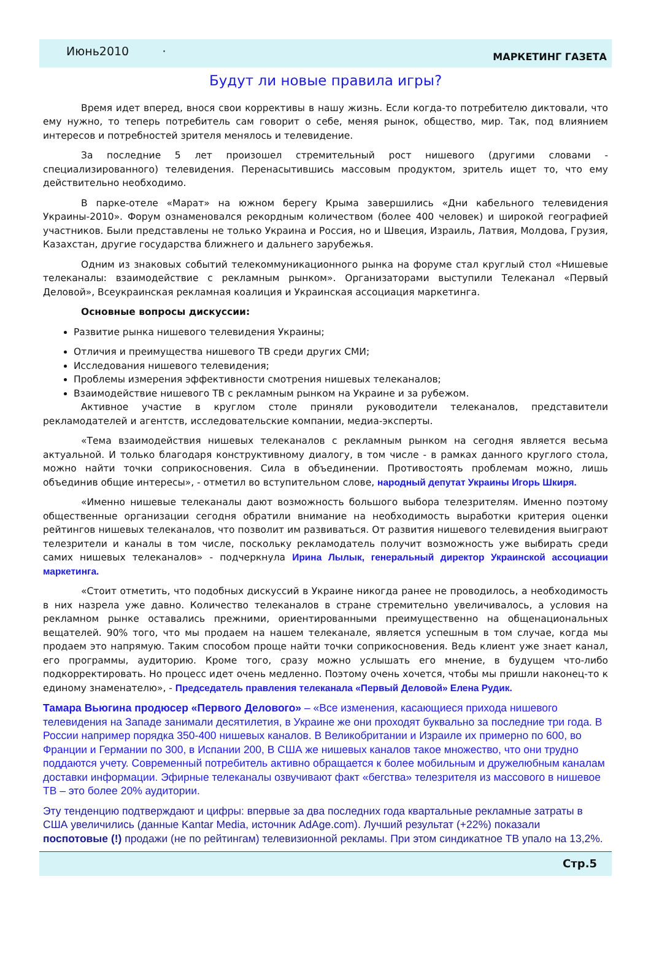Июнь2010 · МАРКЕТИНГ ГАЗЕТА
Будут ли новые правила игры?
Время идет вперед, внося свои коррективы в нашу жизнь. Если когда-то потребителю диктовали, что ему нужно, то теперь потребитель сам говорит о себе, меняя рынок, общество, мир. Так, под влиянием интересов и потребностей зрителя менялось и телевидение.
За последние 5 лет произошел стремительный рост нишевого (другими словами - специализированного) телевидения. Перенасытившись массовым продуктом, зритель ищет то, что ему действительно необходимо.
В парке-отеле «Марат» на южном берегу Крыма завершились «Дни кабельного телевидения Украины-2010». Форум ознаменовался рекордным количеством (более 400 человек) и широкой географией участников. Были представлены не только Украина и Россия, но и Швеция, Израиль, Латвия, Молдова, Грузия, Казахстан, другие государства ближнего и дальнего зарубежья.
Одним из знаковых событий телекоммуникационного рынка на форуме стал круглый стол «Нишевые телеканалы: взаимодействие с рекламным рынком». Организаторами выступили Телеканал «Первый Деловой», Всеукраинская рекламная коалиция и Украинская ассоциация маркетинга.
Основные вопросы дискуссии:
Развитие рынка нишевого телевидения Украины;
Отличия и преимущества нишевого ТВ среди других СМИ;
Исследования нишевого телевидения;
Проблемы измерения эффективности смотрения нишевых телеканалов;
Взаимодействие нишевого ТВ с рекламным рынком на Украине и за рубежом.
Активное участие в круглом столе приняли руководители телеканалов, представители рекламодателей и агентств, исследовательские компании, медиа-эксперты.
«Тема взаимодействия нишевых телеканалов с рекламным рынком на сегодня является весьма актуальной. И только благодаря конструктивному диалогу, в том числе - в рамках данного круглого стола, можно найти точки соприкосновения. Сила в объединении. Противостоять проблемам можно, лишь объединив общие интересы», - отметил во вступительном слове, народный депутат Украины Игорь Шкиря.
«Именно нишевые телеканалы дают возможность большого выбора телезрителям. Именно поэтому общественные организации сегодня обратили внимание на необходимость выработки критерия оценки рейтингов нишевых телеканалов, что позволит им развиваться. От развития нишевого телевидения выиграют телезрители и каналы в том числе, поскольку рекламодатель получит возможность уже выбирать среди самих нишевых телеканалов» - подчеркнула Ирина Лылык, генеральный директор Украинской ассоциации маркетинга.
«Стоит отметить, что подобных дискуссий в Украине никогда ранее не проводилось, а необходимость в них назрела уже давно. Количество телеканалов в стране стремительно увеличивалось, а условия на рекламном рынке оставались прежними, ориентированными преимущественно на общенациональных вещателей. 90% того, что мы продаем на нашем телеканале, является успешным в том случае, когда мы продаем это напрямую. Таким способом проще найти точки соприкосновения. Ведь клиент уже знает канал, его программы, аудиторию. Кроме того, сразу можно услышать его мнение, в будущем что-либо подкорректировать. Но процесс идет очень медленно. Поэтому очень хочется, чтобы мы пришли наконец-то к единому знаменателю», - Председатель правления телеканала «Первый Деловой» Елена Рудик.
Тамара Вьюгина продюсер «Первого Делового» – «Все изменения, касающиеся прихода нишевого телевидения на Западе занимали десятилетия, в Украине же они проходят буквально за последние три года. В России например порядка 350-400 нишевых каналов. В Великобритании и Израиле их примерно по 600, во Франции и Германии по 300, в Испании 200, В США же нишевых каналов такое множество, что они трудно поддаются учету. Современный потребитель активно обращается к более мобильным и дружелюбным каналам доставки информации. Эфирные телеканалы озвучивают факт «бегства» телезрителя из массового в нишевое ТВ – это более 20% аудитории.
Эту тенденцию подтверждают и цифры: впервые за два последних года квартальные рекламные затраты в США увеличились (данные Kantar Media, источник AdAge.com). Лучший результат (+22%) показали поспотовые (!) продажи (не по рейтингам) телевизионной рекламы. При этом синдикатное ТВ упало на 13,2%.
Стр.5